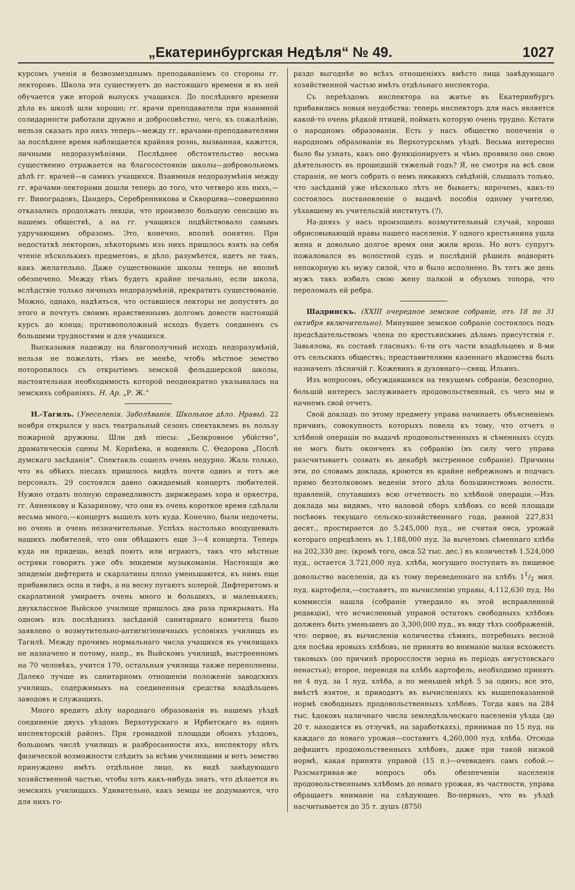„Екатеринбургская Недѣля“ № 49. 1027
курсомъ ученія и безвозмезднымъ преподаваніемъ со стороны гг. лекторовъ. Школа эта существуетъ до настоящаго времени и въ ней обучается уже второй выпускъ учащихся. До послѣдняго времени дѣла въ школѣ шли хорошо; гг. врачи преподаватели при взаимной солидарности работали дружно и добросовѣстно, чего, къ сожалѣнію, нельзя сказать про нихъ теперь—между гг. врачами-преподавателями за послѣднее время наблюдается крайняя рознь, вызванная, кажется, личными недоразумѣніями. Послѣднее обстоятельство весьма существенно отражается на благосостояніи школы—добровольномъ дѣлѣ гг. врачей—и самихъ учащихся. Взаимныя недоразумѣнія между гг. врачами-лекторами дошли теперь до того, что четверо изъ нихъ,—гг. Виноградовъ, Цандеръ, Серебренникова и Скворцева—совершенно отказались продолжать лекціи, что произвело большую сенсацію въ нашемъ обществѣ, а на гг. учащихся подѣйствовало самымъ удручающимъ образомъ. Это, конечно, вполнѣ понятно. При недостаткѣ лекторовъ, нѣкоторымъ изъ нихъ пришлось взять на себя чтеніе нѣсколькихъ предметовъ, и дѣло, разумѣется, идетъ не такъ, какъ желательно. Даже существованіе школы теперь не вполнѣ обезпечено. Между тѣмъ будетъ крайне печально, если школа, вслѣдствіе только личныхъ недоразумѣній, прекратитъ существованіе. Можно, однако, надѣяться, что оставшіеся лекторы не допустятъ до этого и почтутъ своимъ нравственнымъ долгомъ довести настоящій курсъ до конца; противоположный исходъ будетъ соединенъ съ большими трудностями и для учащихся.
Высказывая надежду на благополучный исходъ недоразумѣній, нельзя не пожелать, тѣмъ не менѣе, чтобъ мѣстное земство поторопилось съ открытіемъ земской фельдшерской школы, настоятельная необходимость которой неоднократно указывалась на земскихъ собраніяхъ. Н. Ар. „Р. Ж.“
Н.-Тагилъ. (Увеселенія. Заболѣванія. Школьное дѣло. Нравы). 22 ноября открылся у насъ театральный сезонъ спектаклемъ въ пользу пожарной дружины. Шли двѣ піесы: „Безкровное убійство“, драматическія сцены М. Корнѣева, и водевиль С. Ѳедорова „Послѣ думскаго засѣданія“. Спектакль сошелъ очень недурно. Жаль только, что въ обѣихъ піесахъ пришлось видѣть почти одинъ и тотъ же персоналъ. 29 состоялся давно ожидаемый концертъ любителей. Нужно отдать полную справедливость дирижерамъ хора и оркестра, гг. Анненкову и Казаринову, что они въ очень короткое время сдѣлали весьма много,—концертъ вышелъ хоть куда. Конечно, были недочеты, но очень и очень незначительные. Успѣхъ настолько воодушевилъ нашихъ любителей, что они обѣщаютъ еще 3—4 концерта. Теперь куда ни придешь, вездѣ поютъ или играютъ, такъ что мѣстные остряки говорятъ уже объ эпидеміи музыкоманіи. Настоящія же эпидеміи дифтерита и скарлатины плохо уменьшаются, къ нимъ еще прибавились оспа и тифъ, а на весну пугаютъ холерой. Дифтеритомъ и скарлатиной умираетъ очень много и большихъ, и маленькихъ; двухклассное Выйское училище пришлось два раза прикрывать. На одномъ изъ послѣднихъ засѣданій санитарнаго комитета было заявлено о возмутительно-антигигіеничныхъ условіяхъ училищъ въ Тагилѣ. Между прочимъ нормальнаго числа учащихся въ училищахъ не назначено и потому, напр., въ Выйскомъ училищѣ, выстроенномъ на 70 человѣкъ, учится 170, остальныя училища также переполнены. Далеко лучше въ санитарномъ отношеніи положеніе заводскихъ училищъ, содержимыхъ на соединенныя средства владѣльцевъ заводовъ и служащихъ.
Много вредитъ дѣлу народнаго образованія въ нашемъ уѣздѣ соединеніе двухъ уѣздовъ Верхотурскаго и Ирбитскаго въ одинъ инспекторскій районъ. При громадной площади обоихъ уѣздовъ, большомъ числѣ училищъ и разбросанности ихъ, инспектору нѣтъ физической возможности слѣдить за всѣми училищами и вотъ земство принуждено имѣть отдѣльное лицо, въ видѣ завѣдующаго хозяйственной частью, чтобы хоть какъ-нибудь знать, что дѣлается въ земскихъ училищахъ. Удивительно, какъ земцы не додумаются, что для нихъ го-
раздо выгоднѣе во всѣхъ отношеніяхъ вмѣсто лица завѣдующаго хозяйственной частью имѣть отдѣльнаго инспектора.
Съ переѣздомъ инспектора на житье въ Екатеринбургъ прибавились новыя неудобства: теперь инспекторъ для насъ является какой-то очень рѣдкой птицей, поймать которую очень трудно. Кстати о народномъ образованіи. Есть у насъ общество попеченія о народномъ образованіи въ Верхотурскомъ уѣздѣ. Весьма интересно было бы узнать, какъ оно функціонируетъ и чѣмъ проявило оно свою дѣятельность въ прошедшій тяжелый годъ? Я, не смотря на всѣ свои старанія, не могъ собрать о немъ никакихъ свѣдѣній, слышалъ только, что засѣданій уже нѣсколько лѣтъ не бываетъ; впрочемъ, какъ-то состоялось постановленіе о выдачѣ пособія одному учителю, уѣхавшему въ учительскій институтъ (?).
На-дняхъ у насъ произошелъ возмутительный случай, хорошо обрисовывающій нравы нашего населенія. У одного крестьянина ушла жена и довольно долгое время они жили врозь. Но вотъ супругъ пожаловался въ волостной судъ и послѣдній рѣшилъ водворить непокорную къ мужу силой, что и было исполнено. Въ тотъ же день мужъ такъ избилъ свою жену палкой и обухомъ топора, что переломалъ ей ребра.
Шадринскъ. (XXIII очередное земское собраніе, отъ 18 по 31 октября включительно). Минувшее земское собраніе состоялось подъ предсѣдательствомъ члена по крестьянскимъ дѣламъ присутствія г. Завьялова, въ составѣ гласныхъ: 6-ти отъ части владѣльцевъ и 8-ми отъ сельскихъ обществъ; представителями казеннаго вѣдомства былъ назначенъ лѣсничій г. Кожевинъ и духовнаго—свящ. Ильинъ.
Изъ вопросовъ, обсуждавшихся на текущемъ собраніи, безспорно, большій интересъ заслуживаетъ продовольственный, съ чего мы и начнемъ свой отчетъ.
Свой докладъ по этому предмету управа начинаетъ объясненіемъ причинъ, совокупность которыхъ повела къ тому, что отчетъ о хлѣбной операціи по выдачѣ продовольственныхъ и сѣменныхъ ссудъ не могъ быть оконченъ къ собранію (въ силу чего управа разсчитываетъ созвать въ декабрѣ экстренное собраніе). Причины эти, по словамъ доклада, кроются въ крайне небрежномъ и подчасъ прямо безтолковомъ веденіи этого дѣла большинствомъ волостн. правленій, спутавшихъ всю отчетность по хлѣбной операціи.—Изъ доклада мы видимъ, что валовой сборъ хлѣбовъ со всей площади посѣвовъ текущаго сельско-хозяйственнаго года, равной 227,831 десят., простирается до 5.245,000 пуд., не считая овса, урожай котораго опредѣленъ въ 1.188,000 пуд. За вычетомъ сѣменнаго хлѣба на 202,330 дес. (кромѣ того, овса 52 тыс. дес.) въ количествѣ 1.524,000 пуд., остается 3.721,000 пуд. хлѣба, могущаго поступить въ пищевое довольство населенія, да къ тому переведеннаго на хлѣбъ 11/2 мил. пуд. картофеля,—составятъ, по вычисленію управы, 4.112,630 пуд. Но коммиссія нашла (собраніе утвердило въ этой исправленной редакціи), что исчисленный управой остатокъ свободныхъ хлѣбовъ долженъ быть уменьшенъ до 3,300,000 пуд., въ виду тѣхъ соображеній, что: первое, въ вычисленіи количества сѣмянъ, потребныхъ весной для посѣва яровыхъ хлѣбовъ, не принята во вниманіе малая всхожесть таковыхъ (по причинѣ проросслости зерна въ періодъ августовскаго ненастья); второе, переводя на хлѣбъ картофель, необходимо принять не 4 пуд. за 1 пуд. хлѣба, а по меньшей мѣрѣ 5 за одинъ; все это, вмѣстѣ взятое, и приводитъ въ вычисленіяхъ къ вышепоказанной нормѣ свободныхъ продовольственныхъ хлѣбовъ. Тогда какъ на 284 тыс. ѣдоковъ наличнаго числа земледѣльческаго населенія уѣзда (до 20 т. находятся въ отлучкѣ, на заработкахъ), принимая по 15 пуд. на каждаго до новаго урожая—составитъ 4,260,000 пуд. хлѣба. Отсюда дефицитъ продовольственныхъ хлѣбовъ, даже при такой низкой нормѣ, какая принята управой (15 п.)—очевиденъ самъ собой.—Разсматривая-же вопросъ объ обезпеченіи населенія продовольственнымъ хлѣбомъ до новаго урожая, въ частности, управа обращаетъ вниманіе на слѣдующее. Во-первыхъ, что въ уѣздѣ насчитывается до 35 т. душъ (8750